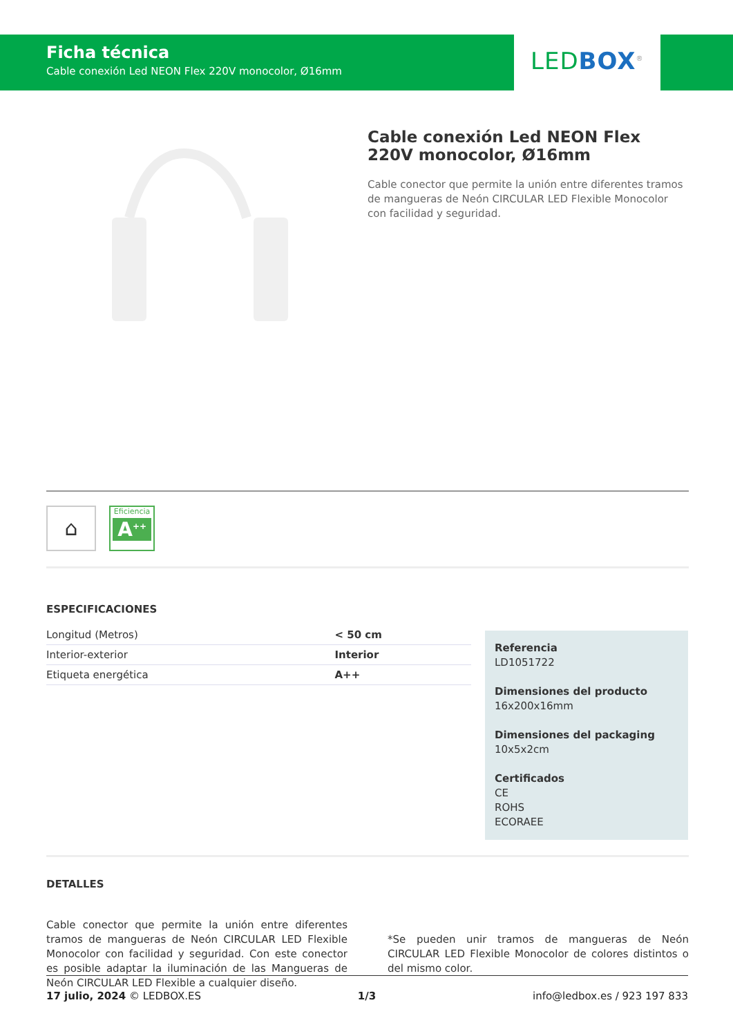Ficha técnica
Cable conexión Led NEON Flex 220V monocolor, Ø16mm
LED BOX<sup>®</sup>
Cable conexión Led NEON Flex 220V monocolor, Ø16mm
Cable conector que permite la unión entre diferentes tramos de mangueras de Neón CIRCULAR LED Flexible Monocolor con facilidad y seguridad.
⌂ Eficiencia
A<sup>++</sup>
ESPECIFICACIONES
| Longitud (Metros) | < 50 cm |
| Interior-exterior | Interior |
| Etiqueta energética | A++ |
Referencia
LD1051722
Dimensiones del producto
16x200x16mm
Dimensiones del packaging
10x5x2cm
Certificados
CE
ROHS
ECORAEE
DETALLES
Cable conector que permite la unión entre diferentes tramos de mangueras de Neón CIRCULAR LED Flexible Monocolor con facilidad y seguridad. Con este conector es posible adaptar la iluminación de las Mangueras de Neón CIRCULAR LED Flexible a cualquier diseño.
*Se pueden unir tramos de mangueras de Neón CIRCULAR LED Flexible Monocolor de colores distintos o del mismo color.
17 julio, 2024 © LEDBOX.ES 1/3 info@ledbox.es / 923 197 833